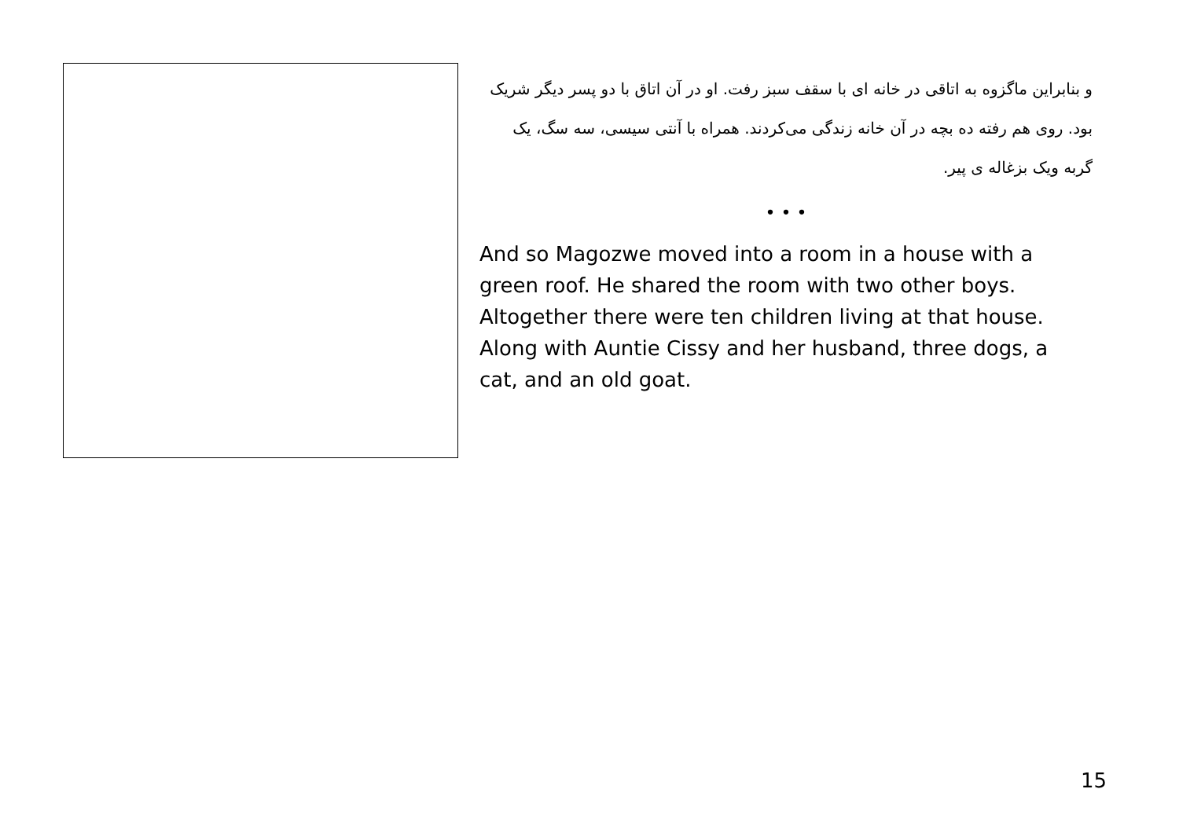و بنابراین ماگزوه به اتاقی در خانه ای با سقف سبز رفت. او در آن اتاق با دو پسر دیگر شریک بود. روی هم رفته ده بچه در آن خانه زندگی می‌کردند. همراه با آنتی سیسی، سه سگ، یک گربه ویک بزغاله ی پیر.
• • •
And so Magozwe moved into a room in a house with a green roof. He shared the room with two other boys. Altogether there were ten children living at that house. Along with Auntie Cissy and her husband, three dogs, a cat, and an old goat.
15